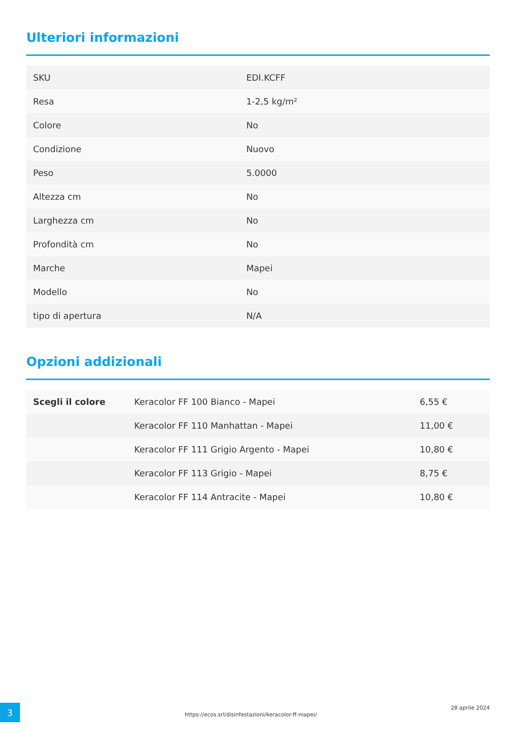Ulteriori informazioni
| SKU | EDI.KCFF |
| Resa | 1-2,5 kg/m² |
| Colore | No |
| Condizione | Nuovo |
| Peso | 5.0000 |
| Altezza cm | No |
| Larghezza cm | No |
| Profondità cm | No |
| Marche | Mapei |
| Modello | No |
| tipo di apertura | N/A |
Opzioni addizionali
| Scegli il colore | Keracolor FF 100 Bianco - Mapei | 6,55 € |
| | Keracolor FF 110 Manhattan - Mapei | 11,00 € |
| | Keracolor FF 111 Grigio Argento - Mapei | 10,80 € |
| | Keracolor FF 113 Grigio - Mapei | 8,75 € |
| | Keracolor FF 114 Antracite - Mapei | 10,80 € |
3
https://ecos.srl/disinfestazioni/keracolor-ff-mapei/
28 aprile 2024